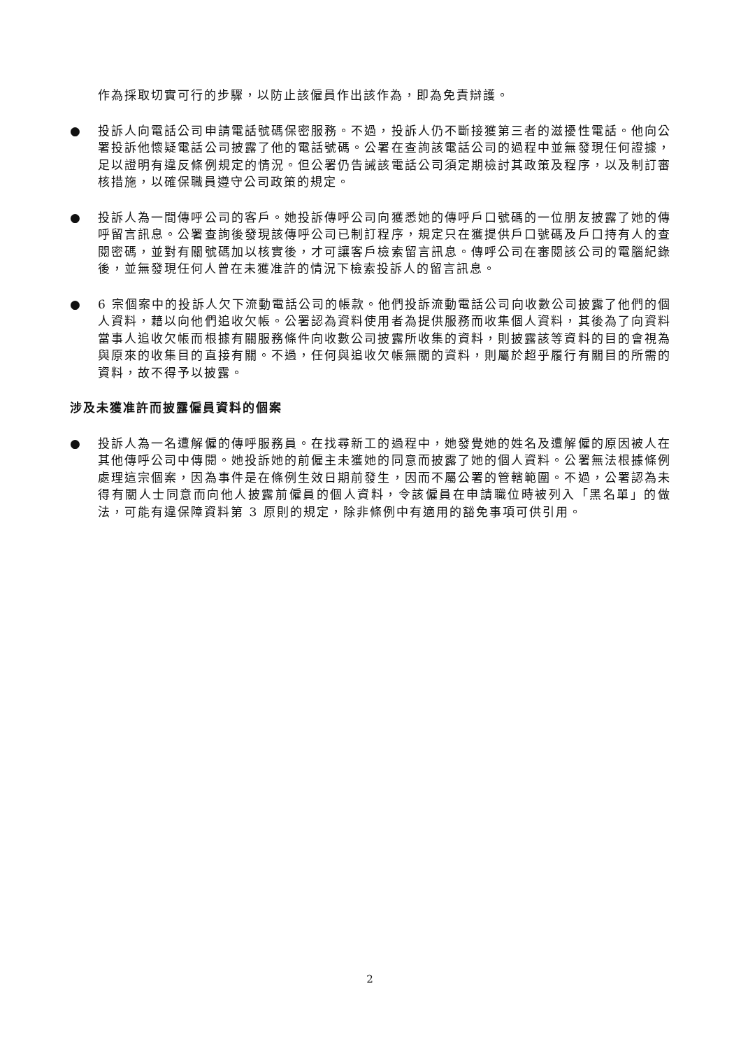作為採取切實可行的步驟，以防止該僱員作出該作為，即為免責辯護。
● 投訴人向電話公司申請電話號碼保密服務。不過，投訴人仍不斷接獲第三者的滋擾性電話。他向公署投訴他懷疑電話公司披露了他的電話號碼。公署在查詢該電話公司的過程中並無發現任何證據，足以證明有違反條例規定的情況。但公署仍告誡該電話公司須定期檢討其政策及程序，以及制訂審核措施，以確保職員遵守公司政策的規定。
● 投訴人為一間傳呼公司的客戶。她投訴傳呼公司向獲悉她的傳呼戶口號碼的一位朋友披露了她的傳呼留言訊息。公署查詢後發現該傳呼公司已制訂程序，規定只在獲提供戶口號碼及戶口持有人的查閱密碼，並對有關號碼加以核實後，才可讓客戶檢索留言訊息。傳呼公司在審閱該公司的電腦紀錄後，並無發現任何人曾在未獲准許的情況下檢索投訴人的留言訊息。
● 6 宗個案中的投訴人欠下流動電話公司的帳款。他們投訴流動電話公司向收數公司披露了他們的個人資料，藉以向他們追收欠帳。公署認為資料使用者為提供服務而收集個人資料，其後為了向資料當事人追收欠帳而根據有關服務條件向收數公司披露所收集的資料，則披露該等資料的目的會視為與原來的收集目的直接有關。不過，任何與追收欠帳無關的資料，則屬於超乎履行有關目的所需的資料，故不得予以披露。
涉及未獲准許而披露僱員資料的個案
● 投訴人為一名遭解僱的傳呼服務員。在找尋新工的過程中，她發覺她的姓名及遭解僱的原因被人在其他傳呼公司中傳閱。她投訴她的前僱主未獲她的同意而披露了她的個人資料。公署無法根據條例處理這宗個案，因為事件是在條例生效日期前發生，因而不屬公署的管轄範圍。不過，公署認為未得有關人士同意而向他人披露前僱員的個人資料，令該僱員在申請職位時被列入「黑名單」的做法，可能有違保障資料第 3 原則的規定，除非條例中有適用的豁免事項可供引用。
2